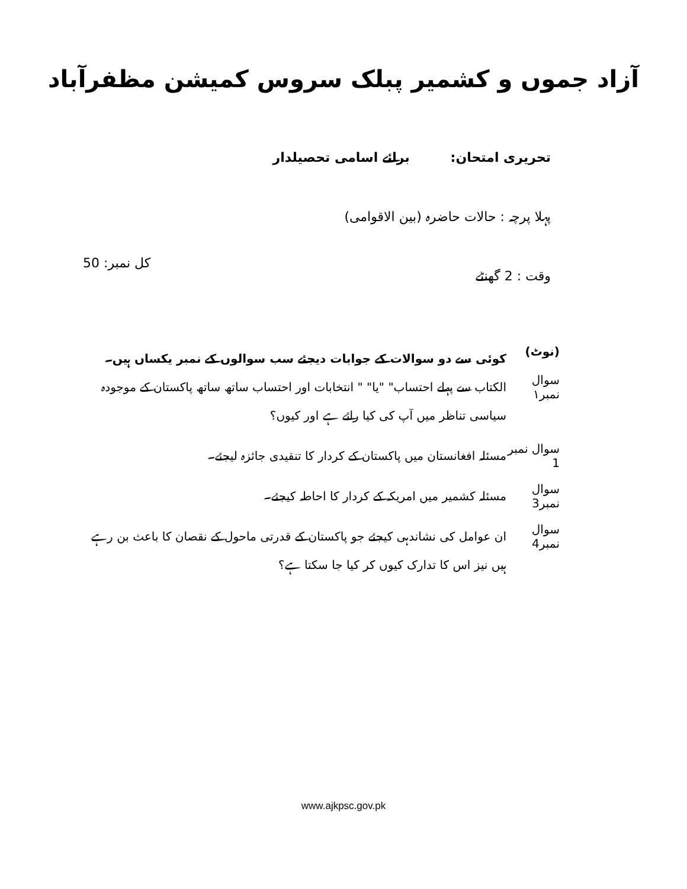آزاد جموں و کشمیر پبلک سروس کمیشن مظفرآباد
تحریری امتحان: برائے اسامی تحصیلدار
پہلا پرچہ : حالات حاضرہ (بین الاقوامی)
وقت : 2 گھنٹے کل نمبر: 50
(نوٹ)
کوئی سے دو سوالات کے جوابات دیجئے سب سوالوں کے نمبر یکساں ہیں۔
سوال نمبر۱
الکتاب سے پہلے احتساب" "یا" " انتخابات اور احتساب ساتھ ساتھ پاکستان کے موجودہ سیاسی تناظر میں آپ کی کیا رائے ہے اور کیوں؟
سوال نمبر 1
مسئلہ افغانستان میں پاکستان کے کردار کا تنقیدی جائزہ لیجئے۔
سوال نمبر3
مسئلہ کشمیر میں امریکہ کے کردار کا احاطہ کیجئے۔
سوال نمبر4
ان عوامل کی نشاندہی کیجئے جو پاکستان کے قدرتی ماحول کے نقصان کا باعث بن رہے ہیں نیز اس کا تدارک کیوں کر کیا جا سکتا ہے؟
www.ajkpsc.gov.pk